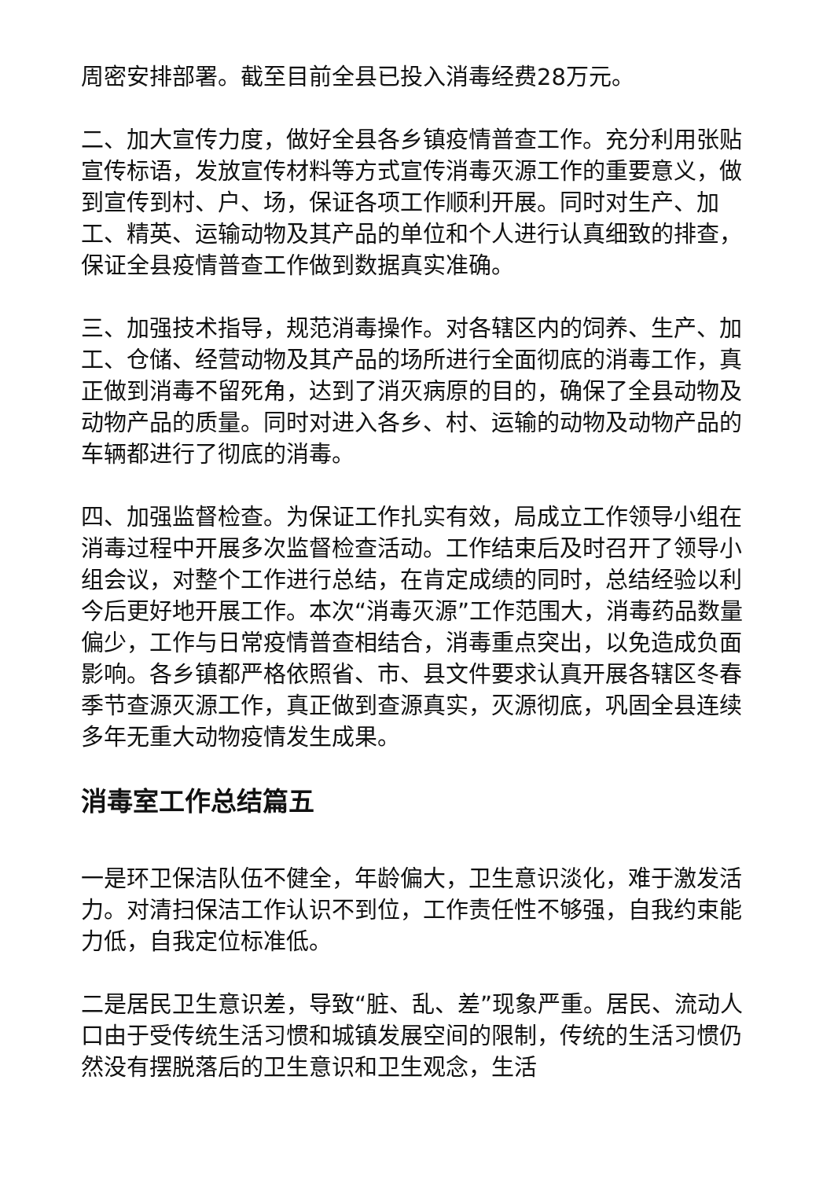周密安排部署。截至目前全县已投入消毒经费28万元。
二、加大宣传力度，做好全县各乡镇疫情普查工作。充分利用张贴宣传标语，发放宣传材料等方式宣传消毒灭源工作的重要意义，做到宣传到村、户、场，保证各项工作顺利开展。同时对生产、加工、精英、运输动物及其产品的单位和个人进行认真细致的排查，保证全县疫情普查工作做到数据真实准确。
三、加强技术指导，规范消毒操作。对各辖区内的饲养、生产、加工、仓储、经营动物及其产品的场所进行全面彻底的消毒工作，真正做到消毒不留死角，达到了消灭病原的目的，确保了全县动物及动物产品的质量。同时对进入各乡、村、运输的动物及动物产品的车辆都进行了彻底的消毒。
四、加强监督检查。为保证工作扎实有效，局成立工作领导小组在消毒过程中开展多次监督检查活动。工作结束后及时召开了领导小组会议，对整个工作进行总结，在肯定成绩的同时，总结经验以利今后更好地开展工作。本次“消毒灭源”工作范围大，消毒药品数量偏少，工作与日常疫情普查相结合，消毒重点突出，以免造成负面影响。各乡镇都严格依照省、市、县文件要求认真开展各辖区冬春季节查源灭源工作，真正做到查源真实，灭源彻底，巩固全县连续多年无重大动物疫情发生成果。
消毒室工作总结篇五
一是环卫保洁队伍不健全，年龄偏大，卫生意识淡化，难于激发活力。对清扫保洁工作认识不到位，工作责任性不够强，自我约束能力低，自我定位标准低。
二是居民卫生意识差，导致“脏、乱、差”现象严重。居民、流动人口由于受传统生活习惯和城镇发展空间的限制，传统的生活习惯仍然没有摆脱落后的卫生意识和卫生观念，生活